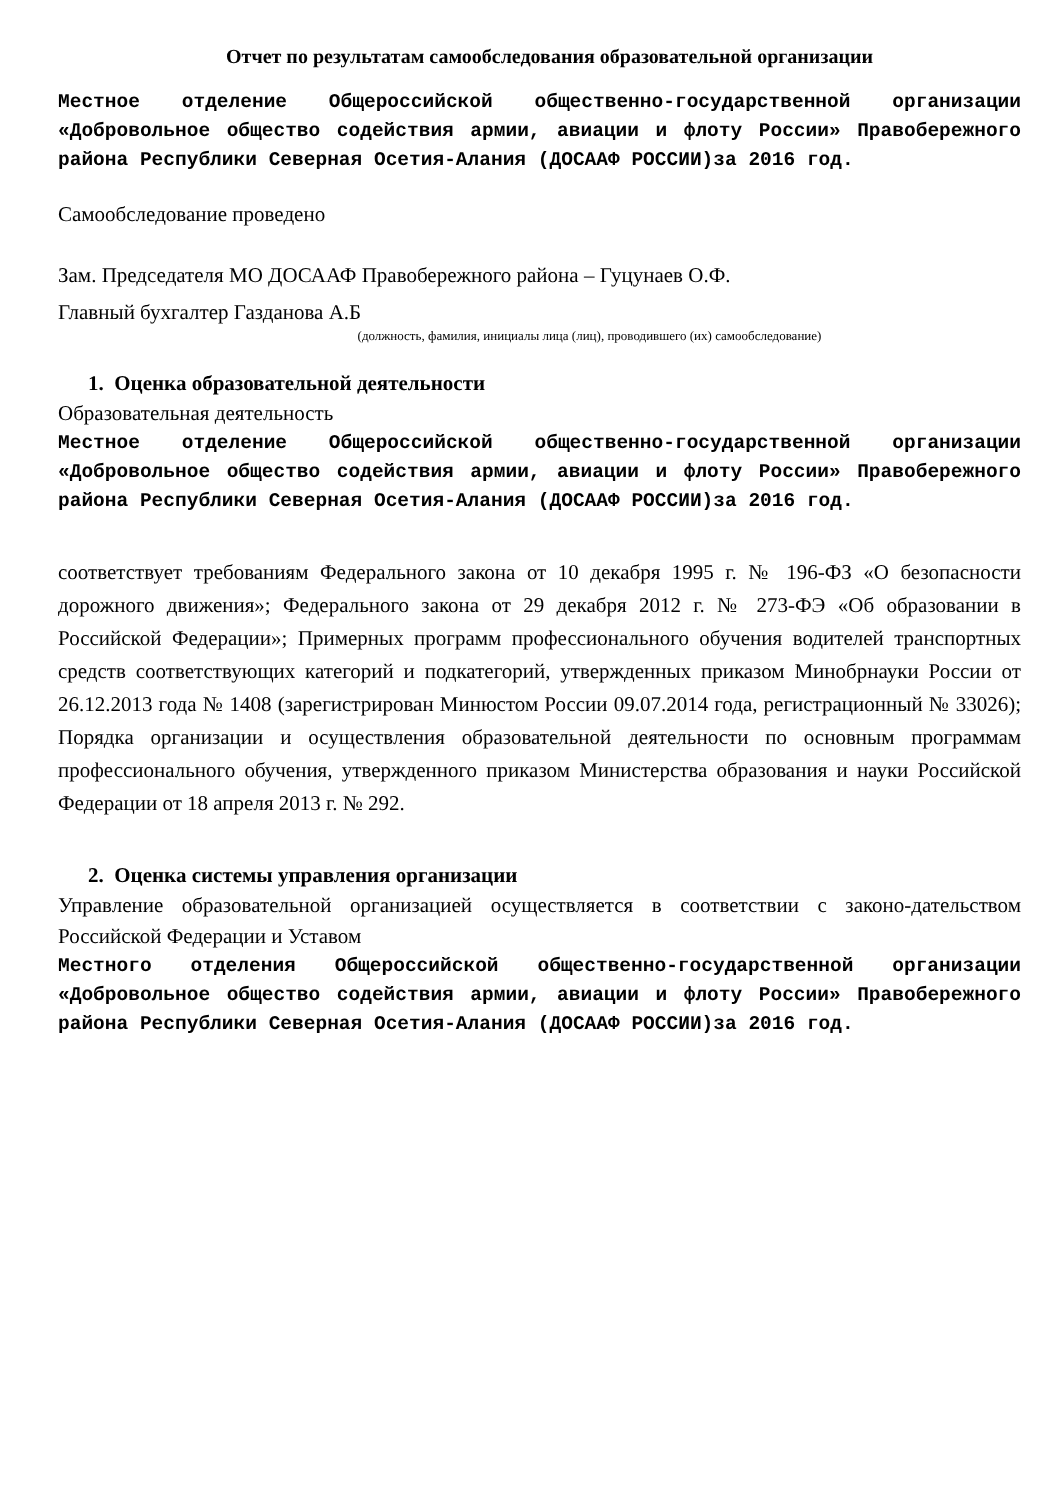Отчет по результатам самообследования образовательной организации
Местное отделение Общероссийской общественно-государственной организации «Добровольное общество содействия армии, авиации и флоту России» Правобережного района Республики Северная Осетия-Алания (ДОСААФ РОССИИ)за 2016 год.
Самообследование проведено
Зам. Председателя МО ДОСААФ Правобережного района – Гуцунаев О.Ф.
Главный бухгалтер Газданова А.Б
(должность, фамилия, инициалы лица (лиц), проводившего (их) самообследование)
1. Оценка образовательной деятельности
Образовательная деятельность
Местное отделение Общероссийской общественно-государственной организации «Добровольное общество содействия армии, авиации и флоту России» Правобережного района Республики Северная Осетия-Алания (ДОСААФ РОССИИ)за 2016 год.
соответствует требованиям Федерального закона от 10 декабря 1995 г. № 196-ФЗ «О безопасности дорожного движения»; Федерального закона от 29 декабря 2012 г. № 273-ФЭ «Об образовании в Российской Федерации»; Примерных программ профессионального обучения водителей транспортных средств соответствующих категорий и подкатегорий, утвержденных приказом Минобрнауки России от 26.12.2013 года № 1408 (зарегистрирован Минюстом России 09.07.2014 года, регистрационный № 33026); Порядка организации и осуществления образовательной деятельности по основным программам профессионального обучения, утвержденного приказом Министерства образования и науки Российской Федерации от 18 апреля 2013 г. № 292.
2. Оценка системы управления организации
Управление образовательной организацией осуществляется в соответствии с законо-дательством Российской Федерации и Уставом
Местного отделения Общероссийской общественно-государственной организации «Добровольное общество содействия армии, авиации и флоту России» Правобережного района Республики Северная Осетия-Алания (ДОСААФ РОССИИ)за 2016 год.